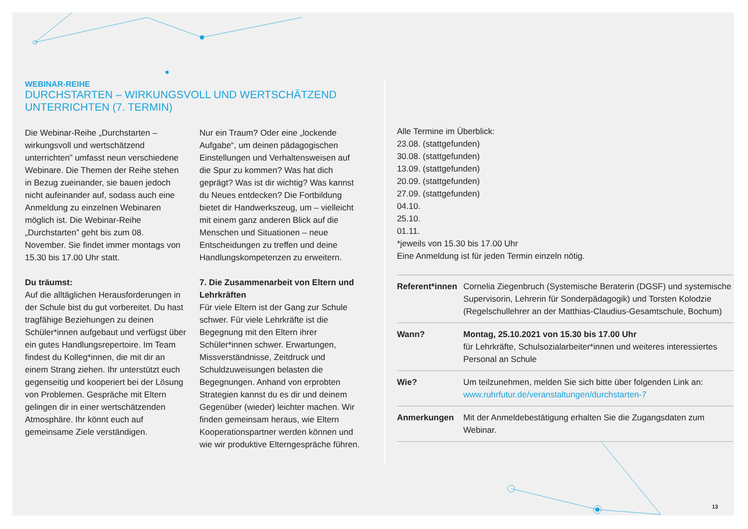WEBINAR-REIHE
DURCHSTARTEN – WIRKUNGSVOLL UND WERTSCHÄTZEND
UNTERRICHTEN (7. TERMIN)
Die Webinar-Reihe „Durchstarten – wirkungsvoll und wertschätzend unterrichten” umfasst neun verschiedene Webinare. Die Themen der Reihe stehen in Bezug zueinander, sie bauen jedoch nicht aufeinander auf, sodass auch eine Anmeldung zu einzelnen Webinaren möglich ist. Die Webinar-Reihe „Durchstarten” geht bis zum 08. November. Sie findet immer montags von 15.30 bis 17.00 Uhr statt.
Du träumst:
Auf die alltäglichen Herausforderungen in der Schule bist du gut vorbereitet. Du hast tragfähige Beziehungen zu deinen Schüler*innen aufgebaut und verfügst über ein gutes Handlungsrepertoire. Im Team findest du Kolleg*innen, die mit dir an einem Strang ziehen. Ihr unterstützt euch gegenseitig und kooperiert bei der Lösung von Problemen. Gespräche mit Eltern gelingen dir in einer wertschätzenden Atmosphäre. Ihr könnt euch auf gemeinsame Ziele verständigen.
Nur ein Traum? Oder eine „lockende Aufgabe“, um deinen pädagogischen Einstellungen und Verhaltensweisen auf die Spur zu kommen? Was hat dich geprägt? Was ist dir wichtig? Was kannst du Neues entdecken? Die Fortbildung bietet dir Handwerkszeug, um – vielleicht mit einem ganz anderen Blick auf die Menschen und Situationen – neue Entscheidungen zu treffen und deine Handlungskompetenzen zu erweitern.
7. Die Zusammenarbeit von Eltern und Lehrkräften
Für viele Eltern ist der Gang zur Schule schwer. Für viele Lehrkräfte ist die Begegnung mit den Eltern ihrer Schüler*innen schwer. Erwartungen, Missverständnisse, Zeitdruck und Schuldzuweisungen belasten die Begegnungen. Anhand von erprobten Strategien kannst du es dir und deinem Gegenüber (wieder) leichter machen. Wir finden gemeinsam heraus, wie Eltern Kooperationspartner werden können und wie wir produktive Elterngespräche führen.
Alle Termine im Überblick:
23.08. (stattgefunden)
30.08. (stattgefunden)
13.09. (stattgefunden)
20.09. (stattgefunden)
27.09. (stattgefunden)
04.10.
25.10.
01.11.
*jeweils von 15.30 bis 17.00 Uhr
Eine Anmeldung ist für jeden Termin einzeln nötig.
| Referent*innen | Cornelia Ziegenbruch (Systemische Beraterin (DGSF) und systemische Supervisorin, Lehrerin für Sonderpädagogik) und Torsten Kolodzie (Regelschullehrer an der Matthias-Claudius-Gesamtschule, Bochum) |
| Wann? | Montag, 25.10.2021 von 15.30 bis 17.00 Uhr für Lehrkräfte, Schulsozialarbeiter*innen und weiteres interessiertes Personal an Schule |
| Wie? | Um teilzunehmen, melden Sie sich bitte über folgenden Link an: www.ruhrfutur.de/veranstaltungen/durchstarten-7 |
| Anmerkungen | Mit der Anmeldebestätigung erhalten Sie die Zugangsdaten zum Webinar. |
13